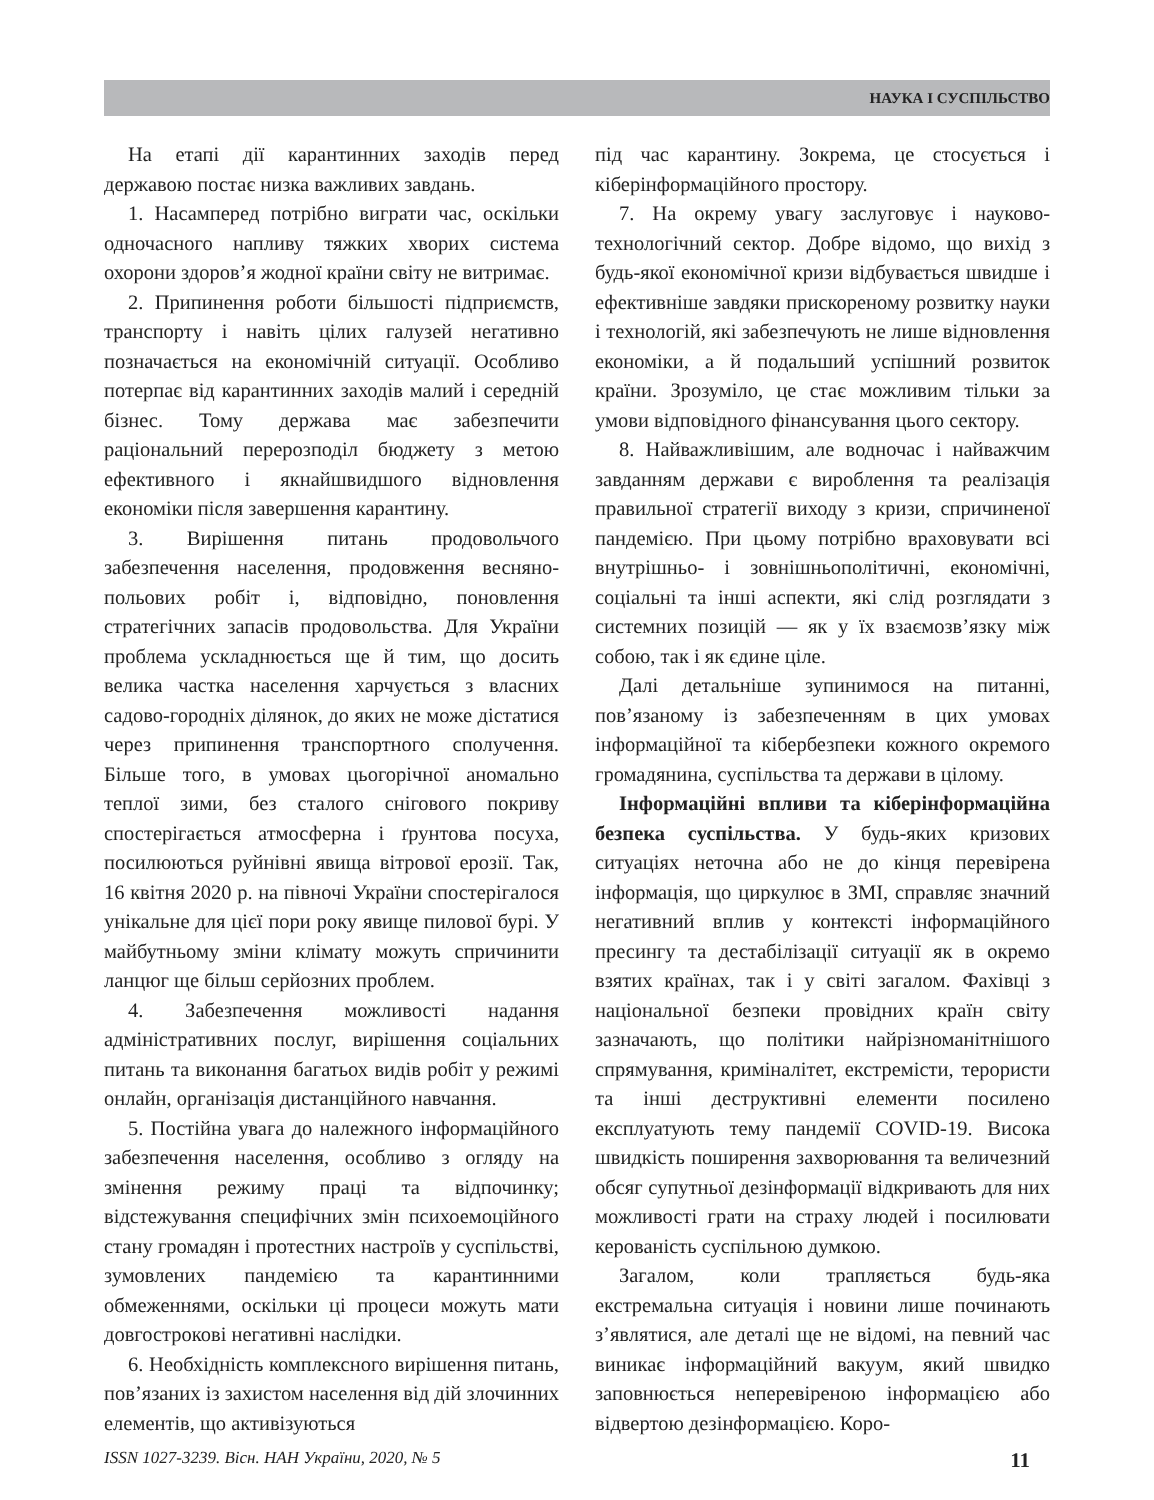НАУКА І СУСПІЛЬСТВО
На етапі дії карантинних заходів перед державою постає низка важливих завдань.
1. Насамперед потрібно виграти час, оскільки одночасного напливу тяжких хворих система охорони здоров’я жодної країни світу не витримає.
2. Припинення роботи більшості підприємств, транспорту і навіть цілих галузей негативно позначається на економічній ситуації. Особливо потерпає від карантинних заходів малий і середній бізнес. Тому держава має забезпечити раціональний перерозподіл бюджету з метою ефективного і якнайшвидшого відновлення економіки після завершення карантину.
3. Вирішення питань продовольчого забезпечення населення, продовження весняно-польових робіт і, відповідно, поновлення стратегічних запасів продовольства. Для України проблема ускладнюється ще й тим, що досить велика частка населення харчується з власних садово-городніх ділянок, до яких не може дістатися через припинення транспортного сполучення. Більше того, в умовах цьогорічної аномально теплої зими, без сталого снігового покриву спостерігається атмосферна і ґрунтова посуха, посилюються руйнівні явища вітрової ерозії. Так, 16 квітня 2020 р. на півночі України спостерігалося унікальне для цієї пори року явище пилової бурі. У майбутньому зміни клімату можуть спричинити ланцюг ще більш серйозних проблем.
4. Забезпечення можливості надання адміністративних послуг, вирішення соціальних питань та виконання багатьох видів робіт у режимі онлайн, організація дистанційного навчання.
5. Постійна увага до належного інформаційного забезпечення населення, особливо з огляду на змінення режиму праці та відпочинку; відстежування специфічних змін психоемоційного стану громадян і протестних настроїв у суспільстві, зумовлених пандемією та карантинними обмеженнями, оскільки ці процеси можуть мати довгострокові негативні наслідки.
6. Необхідність комплексного вирішення питань, пов’язаних із захистом населення від дій злочинних елементів, що активізуються
під час карантину. Зокрема, це стосується і кіберінформаційного простору.
7. На окрему увагу заслуговує і науково-технологічний сектор. Добре відомо, що вихід з будь-якої економічної кризи відбувається швидше і ефективніше завдяки прискореному розвитку науки і технологій, які забезпечують не лише відновлення економіки, а й подальший успішний розвиток країни. Зрозуміло, це стає можливим тільки за умови відповідного фінансування цього сектору.
8. Найважливішим, але водночас і найважчим завданням держави є вироблення та реалізація правильної стратегії виходу з кризи, спричиненої пандемією. При цьому потрібно враховувати всі внутрішньо- і зовнішньополітичні, економічні, соціальні та інші аспекти, які слід розглядати з системних позицій — як у їх взаємозв’язку між собою, так і як єдине ціле.
Далі детальніше зупинимося на питанні, пов’язаному із забезпеченням в цих умовах інформаційної та кібербезпеки кожного окремого громадянина, суспільства та держави в цілому.
Інформаційні впливи та кіберінформаційна безпека суспільства. У будь-яких кризових ситуаціях неточна або не до кінця перевірена інформація, що циркулює в ЗМІ, справляє значний негативний вплив у контексті інформаційного пресингу та дестабілізації ситуації як в окремо взятих країнах, так і у світі загалом. Фахівці з національної безпеки провідних країн світу зазначають, що політики найрізноманітнішого спрямування, криміналітет, екстремісти, терористи та інші деструктивні елементи посилено експлуатують тему пандемії COVID-19. Висока швидкість поширення захворювання та величезний обсяг супутньої дезінформації відкривають для них можливості грати на страху людей і посилювати керованість суспільною думкою.
Загалом, коли трапляється будь-яка екстремальна ситуація і новини лише починають з’являтися, але деталі ще не відомі, на певний час виникає інформаційний вакуум, який швидко заповнюється неперевіреною інформацією або відвертою дезінформацією. Коро-
ISSN 1027-3239. Вісн. НАН України, 2020, № 5 11